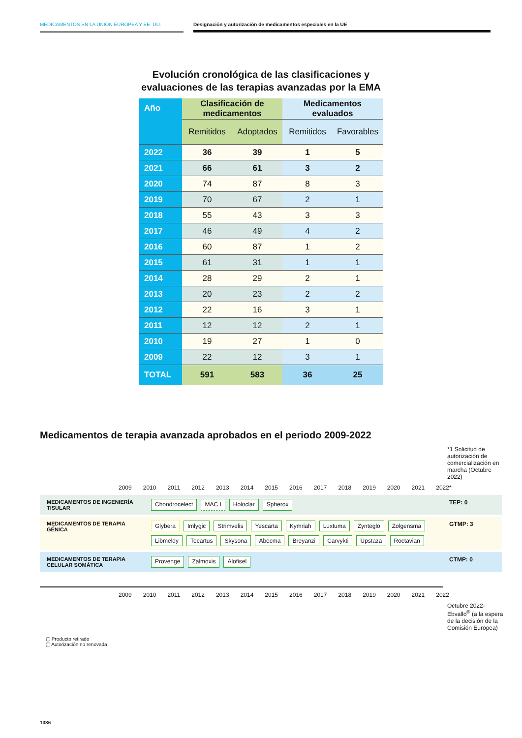MEDICAMENTOS EN LA UNIÓN EUROPEA Y EE. UU. Designación y autorización de medicamentos especiales en la UE
Evolución cronológica de las clasificaciones y
evaluaciones de las terapias avanzadas por la EMA
| Año | Clasificación de medicamentos | | Medicamentos evaluados | |
| --- | --- | --- | --- | --- |
| | Remitidos | Adoptados | Remitidos | Favorables |
| 2022 | 36 | 39 | 1 | 5 |
| 2021 | 66 | 61 | 3 | 2 |
| 2020 | 74 | 87 | 8 | 3 |
| 2019 | 70 | 67 | 2 | 1 |
| 2018 | 55 | 43 | 3 | 3 |
| 2017 | 46 | 49 | 4 | 2 |
| 2016 | 60 | 87 | 1 | 2 |
| 2015 | 61 | 31 | 1 | 1 |
| 2014 | 28 | 29 | 2 | 1 |
| 2013 | 20 | 23 | 2 | 2 |
| 2012 | 22 | 16 | 3 | 1 |
| 2011 | 12 | 12 | 2 | 1 |
| 2010 | 19 | 27 | 1 | 0 |
| 2009 | 22 | 12 | 3 | 1 |
| TOTAL | 591 | 583 | 36 | 25 |
Medicamentos de terapia avanzada aprobados en el periodo 2009-2022
*1 Solicitud de autorización de comercialización en marcha (Octubre 2022)
2009 2010 2011 2012 2013 2014 2015 2016 2017 2018 2019 2020 2021 2022*
MEDICAMENTOS DE INGENIERÍA TISULAR
Chondrocelect MAC I Holoclar Spherox
TEP: 0
MEDICAMENTOS DE TERAPIA GÉNICA
Glybera Imlygic Strimvelis Yescarta Kymriah Luxtuma Zynteglo Zolgensma Libmeldy Tecartus Skysona Abecma Breyanzi Carvykti Upstaza Roctavian
GTMP: 3
MEDICAMENTOS DE TERAPIA CELULAR SOMÁTICA
Provenge Zalmoxis Alofisel
CTMP: 0
2009 2010 2011 2012 2013 2014 2015 2016 2017 2018 2019 2020 2021 2022
Octubre 2022-Ebvallo<sup>®</sup> (a la espera de la decisión de la Comisión Europea)
▢ Producto retirado
⬚ Autorización no renovada
1386